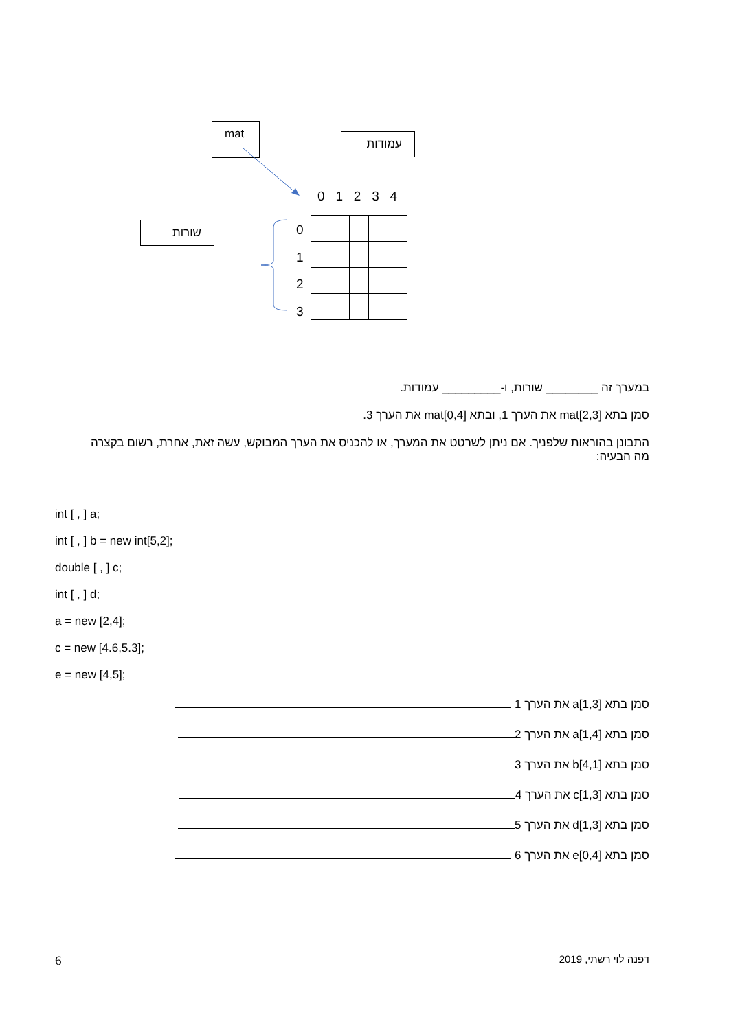mat
עמודות
שורות
0 1 2 3 4
0
1
2
3
במערך זה ________ שורות, ו-_________ עמודות.
סמן בתא [mat[2,3 את הערך 1, ובתא [mat[0,4 את הערך 3.
התבונן בהוראות שלפניך. אם ניתן לשרטט את המערך, או להכניס את הערך המבוקש, עשה זאת, אחרת, רשום בקצרה מה הבעיה:
int [ , ] a;
int [ , ] b = new int[5,2];
double [ , ] c;
int [ , ] d;
a = new [2,4];
c = new [4.6,5.3];
e = new [4,5];
סמן בתא [a[1,3 את הערך 1
סמן בתא [a[1,4 את הערך 2
סמן בתא [b[4,1 את הערך 3
סמן בתא [c[1,3 את הערך 4
סמן בתא [d[1,3 את הערך 5
סמן בתא [e[0,4 את הערך 6
6 דפנה לוי רשתי, 2019